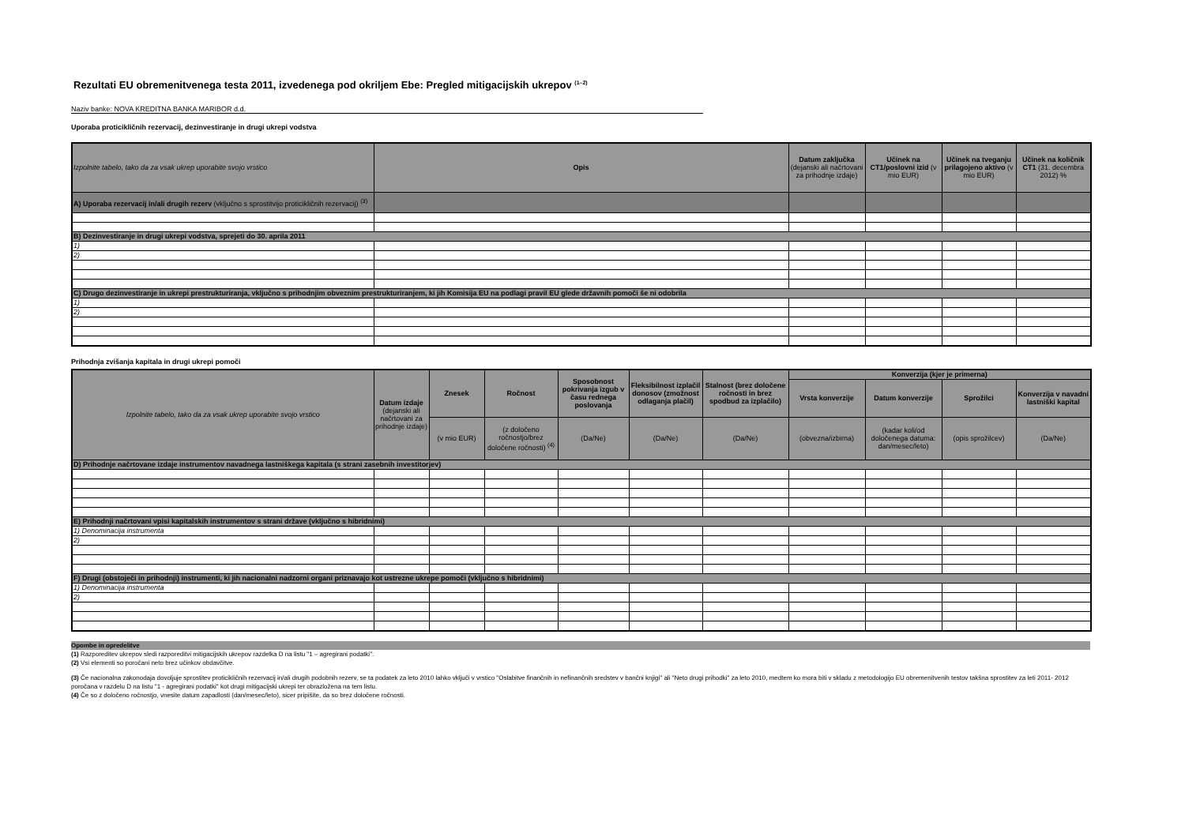Rezultati EU obremenitvenega testa 2011, izvedenega pod okriljem Ebe: Pregled mitigacijskih ukrepov <sup>(1–2)</sup>
Naziv banke: NOVA KREDITNA BANKA MARIBOR d.d.
Uporaba proticikličnih rezervacij, dezinvestiranje in drugi ukrepi vodstva
| Izpolnite tabelo, tako da za vsak ukrep uporabite svojo vrstico | Opis | Datum zaključka (dejanski ali načrtovani za prihodnje izdaje) | Učinek na CT1/poslovni izid (v mio EUR) | Učinek na tveganju prilagojeno aktivo (v mio EUR) | Učinek na količnik CT1 (31. decembra 2012) % |
| --- | --- | --- | --- | --- | --- |
| A) Uporaba rezervacij in/ali drugih rezerv (vključno s sprostitvijo proticikličnih rezervacij) <sup>(3)</sup> | | | | | |
| B) Dezinvestiranje in drugi ukrepi vodstva, sprejeti do 30. aprila 2011 | | | | | |
| 1) | | | | | |
| 2) | | | | | |
| C) Drugo dezinvestiranje in ukrepi prestrukturiranja, vključno s prihodnjim obveznim prestrukturiranjem, ki jih Komisija EU na podlagi pravil EU glede državnih pomoči še ni odobrila | | | | | |
| 1) | | | | | |
| 2) | | | | | |
Prihodnja zvišanja kapitala in drugi ukrepi pomoči
| Izpolnite tabelo, tako da za vsak ukrep uporabite svojo vrstico | Datum izdaje (dejanski ali načrtovani za prihodnje izdaje) | Znesek | Ročnost | Sposobnost pokrivanja izgub v času rednega poslovanja | Fleksibilnost izplačil donosov (zmožnost odlaganja plačil) | Stalnost (brez določene ročnosti in brez spodbud za izplačilo) | Konverzija (kjer je primerna) | | | |
| --- | --- | --- | --- | --- | --- | --- | --- | --- | --- | --- |
| | | | | | | | Vrsta konverzije | Datum konverzije | Sprožilci | Konverzija v navadni lastniški kapital |
| | | (v mio EUR) | (z določeno ročnostjo/brez določene ročnosti) <sup>(4)</sup> | (Da/Ne) | (Da/Ne) | (Da/Ne) | (obvezna/izbirna) | (kadar koli/od določenega datuma: dan/mesec/leto) | (opis sprožilcev) | (Da/Ne) |
| D) Prihodnje načrtovane izdaje instrumentov navadnega lastniškega kapitala (s strani zasebnih investitorjev) | | | | | | | | | | |
| E) Prihodnji načrtovani vpisi kapitalskih instrumentov s strani države (vključno s hibridnimi) | | | | | | | | | | |
| 1) Denominacija instrumenta | | | | | | | | | | |
| 2) | | | | | | | | | | |
| F) Drugi (obstoječi in prihodnji) instrumenti, ki jih nacionalni nadzorni organi priznavajo kot ustrezne ukrepe pomoči (vključno s hibridnimi) | | | | | | | | | | |
| 1) Denominacija instrumenta | | | | | | | | | | |
| 2) | | | | | | | | | | |
Opombe in opredelitve
(1) Razporeditev ukrepov sledi razporeditvi mitigacijskih ukrepov razdelka D na listu "1 – agregirani podatki".
(2) Vsi elementi so poročani neto brez učinkov obdavčitve.
(3) Če nacionalna zakonodaja dovoljuje sprostitev proticikličnih rezervacij in/ali drugih podobnih rezerv, se ta podatek za leto 2010 lahko vključi v vrstico "Oslabitve finančnih in nefinančnih sredstev v bančni knjigi" ali "Neto drugi prihodki" za leto 2010, medtem ko mora biti v skladu z metodologijo EU obremenitvenih testov takšna sprostitev za leti 2011- 2012 poročana v razdelu D na listu "1 - agregirani podatki" kot drugi mitigacijski ukrepi ter obrazložena na tem listu.
(4) Če so z določeno ročnostjo, vnesite datum zapadlosti (dan/mesec/leto), sicer pripišite, da so brez določene ročnosti.